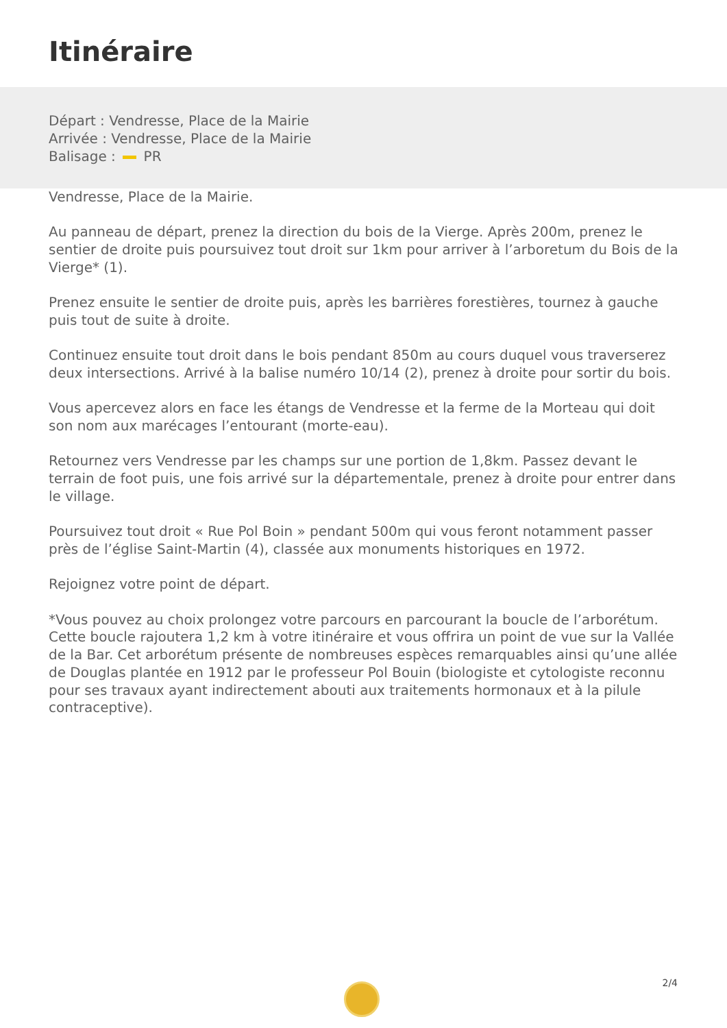Itinéraire
Départ : Vendresse, Place de la Mairie
Arrivée : Vendresse, Place de la Mairie
Balisage : PR
Vendresse, Place de la Mairie.
Au panneau de départ, prenez la direction du bois de la Vierge. Après 200m, prenez le sentier de droite puis poursuivez tout droit sur 1km pour arriver à l’arboretum du Bois de la Vierge* (1).
Prenez ensuite le sentier de droite puis, après les barrières forestières, tournez à gauche puis tout de suite à droite.
Continuez ensuite tout droit dans le bois pendant 850m au cours duquel vous traverserez deux intersections. Arrivé à la balise numéro 10/14 (2), prenez à droite pour sortir du bois.
Vous apercevez alors en face les étangs de Vendresse et la ferme de la Morteau qui doit son nom aux marécages l’entourant (morte-eau).
Retournez vers Vendresse par les champs sur une portion de 1,8km. Passez devant le terrain de foot puis, une fois arrivé sur la départementale, prenez à droite pour entrer dans le village.
Poursuivez tout droit « Rue Pol Boin » pendant 500m qui vous feront notamment passer près de l’église Saint-Martin (4), classée aux monuments historiques en 1972.
Rejoignez votre point de départ.
*Vous pouvez au choix prolongez votre parcours en parcourant la boucle de l’arborétum. Cette boucle rajoutera 1,2 km à votre itinéraire et vous offrira un point de vue sur la Vallée de la Bar. Cet arborétum présente de nombreuses espèces remarquables ainsi qu’une allée de Douglas plantée en 1912 par le professeur Pol Bouin (biologiste et cytologiste reconnu pour ses travaux ayant indirectement abouti aux traitements hormonaux et à la pilule contraceptive).
2/4